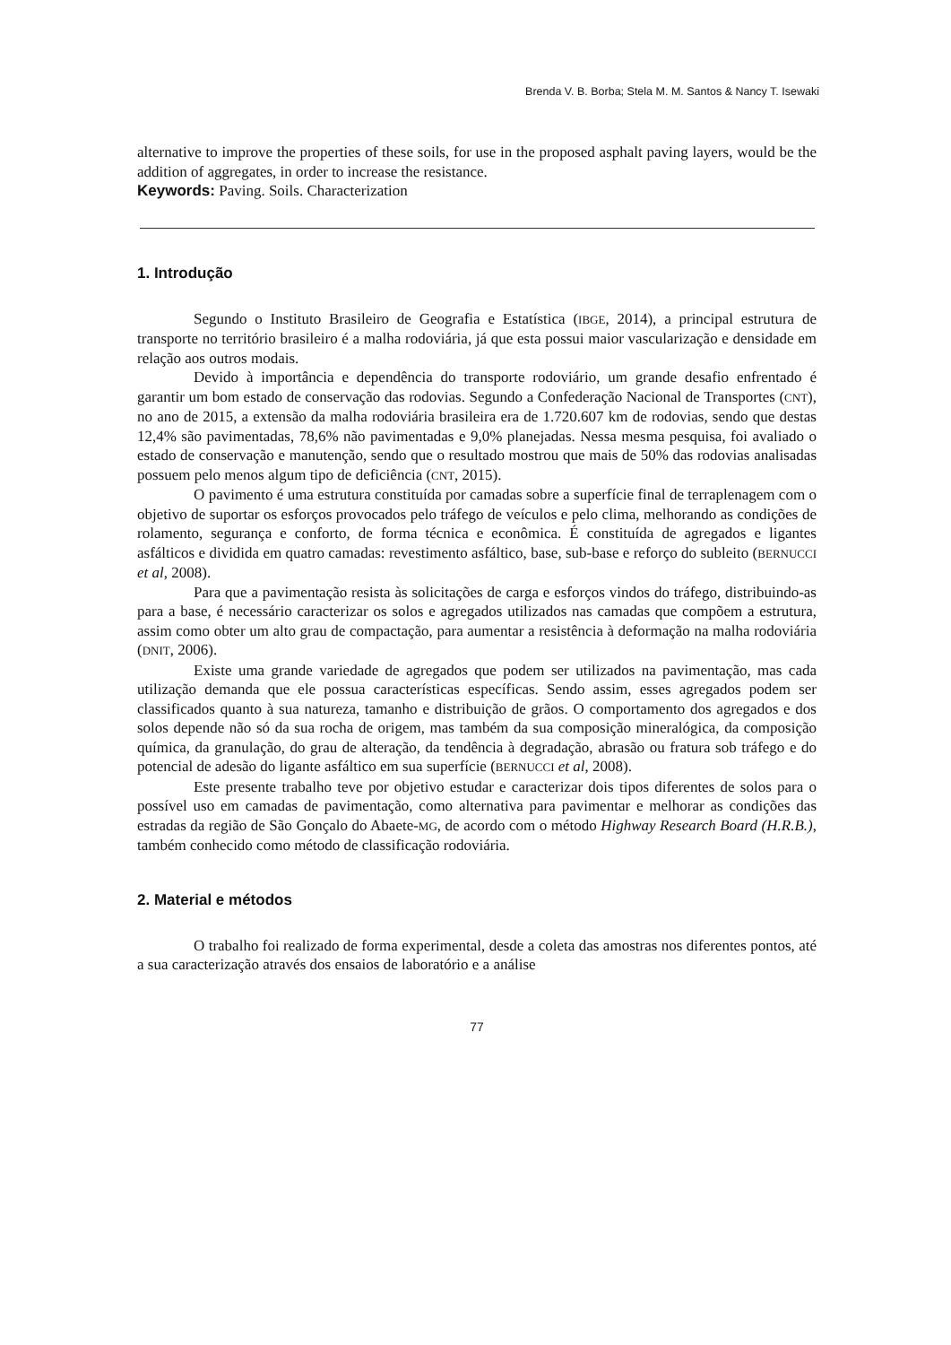Brenda V. B. Borba; Stela M. M. Santos & Nancy T. Isewaki
alternative to improve the properties of these soils, for use in the proposed asphalt paving layers, would be the addition of aggregates, in order to increase the resistance.
Keywords: Paving. Soils. Characterization
1. Introdução
Segundo o Instituto Brasileiro de Geografia e Estatística (IBGE, 2014), a principal estrutura de transporte no território brasileiro é a malha rodoviária, já que esta possui maior vascularização e densidade em relação aos outros modais.
Devido à importância e dependência do transporte rodoviário, um grande desafio enfrentado é garantir um bom estado de conservação das rodovias. Segundo a Confederação Nacional de Transportes (CNT), no ano de 2015, a extensão da malha rodoviária brasileira era de 1.720.607 km de rodovias, sendo que destas 12,4% são pavimentadas, 78,6% não pavimentadas e 9,0% planejadas. Nessa mesma pesquisa, foi avaliado o estado de conservação e manutenção, sendo que o resultado mostrou que mais de 50% das rodovias analisadas possuem pelo menos algum tipo de deficiência (CNT, 2015).
O pavimento é uma estrutura constituída por camadas sobre a superfície final de terraplenagem com o objetivo de suportar os esforços provocados pelo tráfego de veículos e pelo clima, melhorando as condições de rolamento, segurança e conforto, de forma técnica e econômica. É constituída de agregados e ligantes asfálticos e dividida em quatro camadas: revestimento asfáltico, base, sub-base e reforço do subleito (BERNUCCI et al, 2008).
Para que a pavimentação resista às solicitações de carga e esforços vindos do tráfego, distribuindo-as para a base, é necessário caracterizar os solos e agregados utilizados nas camadas que compõem a estrutura, assim como obter um alto grau de compactação, para aumentar a resistência à deformação na malha rodoviária (DNIT, 2006).
Existe uma grande variedade de agregados que podem ser utilizados na pavimentação, mas cada utilização demanda que ele possua características específicas. Sendo assim, esses agregados podem ser classificados quanto à sua natureza, tamanho e distribuição de grãos. O comportamento dos agregados e dos solos depende não só da sua rocha de origem, mas também da sua composição mineralógica, da composição química, da granulação, do grau de alteração, da tendência à degradação, abrasão ou fratura sob tráfego e do potencial de adesão do ligante asfáltico em sua superfície (BERNUCCI et al, 2008).
Este presente trabalho teve por objetivo estudar e caracterizar dois tipos diferentes de solos para o possível uso em camadas de pavimentação, como alternativa para pavimentar e melhorar as condições das estradas da região de São Gonçalo do Abaete-MG, de acordo com o método Highway Research Board (H.R.B.), também conhecido como método de classificação rodoviária.
2. Material e métodos
O trabalho foi realizado de forma experimental, desde a coleta das amostras nos diferentes pontos, até a sua caracterização através dos ensaios de laboratório e a análise
77